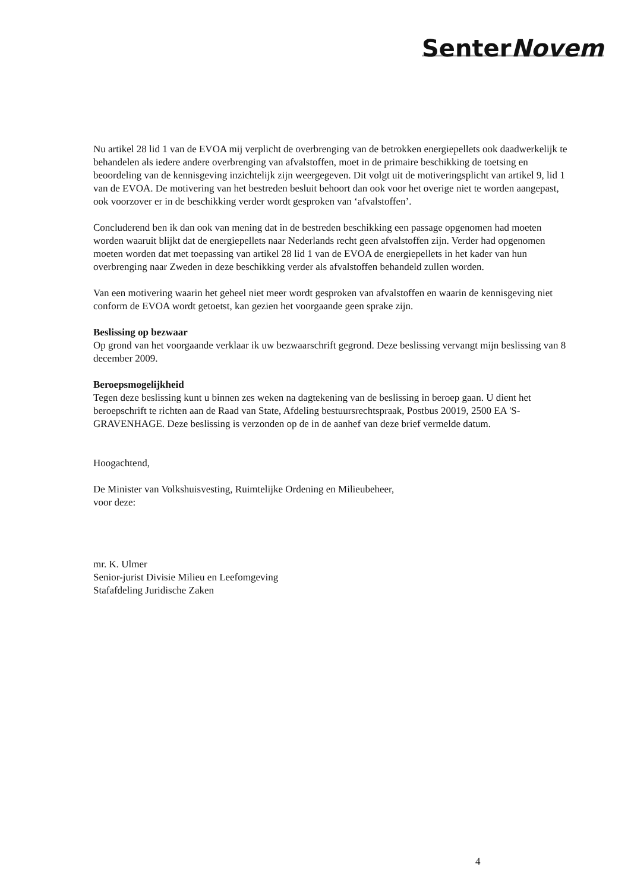SenterNovem
Nu artikel 28 lid 1 van de EVOA mij verplicht de overbrenging van de betrokken energiepellets ook daadwerkelijk te behandelen als iedere andere overbrenging van afvalstoffen, moet in de primaire beschikking de toetsing en beoordeling van de kennisgeving inzichtelijk zijn weergegeven. Dit volgt uit de motiveringsplicht van artikel 9, lid 1 van de EVOA. De motivering van het bestreden besluit behoort dan ook voor het overige niet te worden aangepast, ook voorzover er in de beschikking verder wordt gesproken van ‘afvalstoffen’.
Concluderend ben ik dan ook van mening dat in de bestreden beschikking een passage opgenomen had moeten worden waaruit blijkt dat de energiepellets naar Nederlands recht geen afvalstoffen zijn. Verder had opgenomen moeten worden dat met toepassing van artikel 28 lid 1 van de EVOA de energiepellets in het kader van hun overbrenging naar Zweden in deze beschikking verder als afvalstoffen behandeld zullen worden.
Van een motivering waarin het geheel niet meer wordt gesproken van afvalstoffen en waarin de kennisgeving niet conform de EVOA wordt getoetst, kan gezien het voorgaande geen sprake zijn.
Beslissing op bezwaar
Op grond van het voorgaande verklaar ik uw bezwaarschrift gegrond. Deze beslissing vervangt mijn beslissing van 8 december 2009.
Beroepsmogelijkheid
Tegen deze beslissing kunt u binnen zes weken na dagtekening van de beslissing in beroep gaan. U dient het beroepschrift te richten aan de Raad van State, Afdeling bestuursrechtspraak, Postbus 20019, 2500 EA 'S-GRAVENHAGE. Deze beslissing is verzonden op de in de aanhef van deze brief vermelde datum.
Hoogachtend,
De Minister van Volkshuisvesting, Ruimtelijke Ordening en Milieubeheer,
voor deze:
mr. K. Ulmer
Senior-jurist Divisie Milieu en Leefomgeving
Stafafdeling Juridische Zaken
4